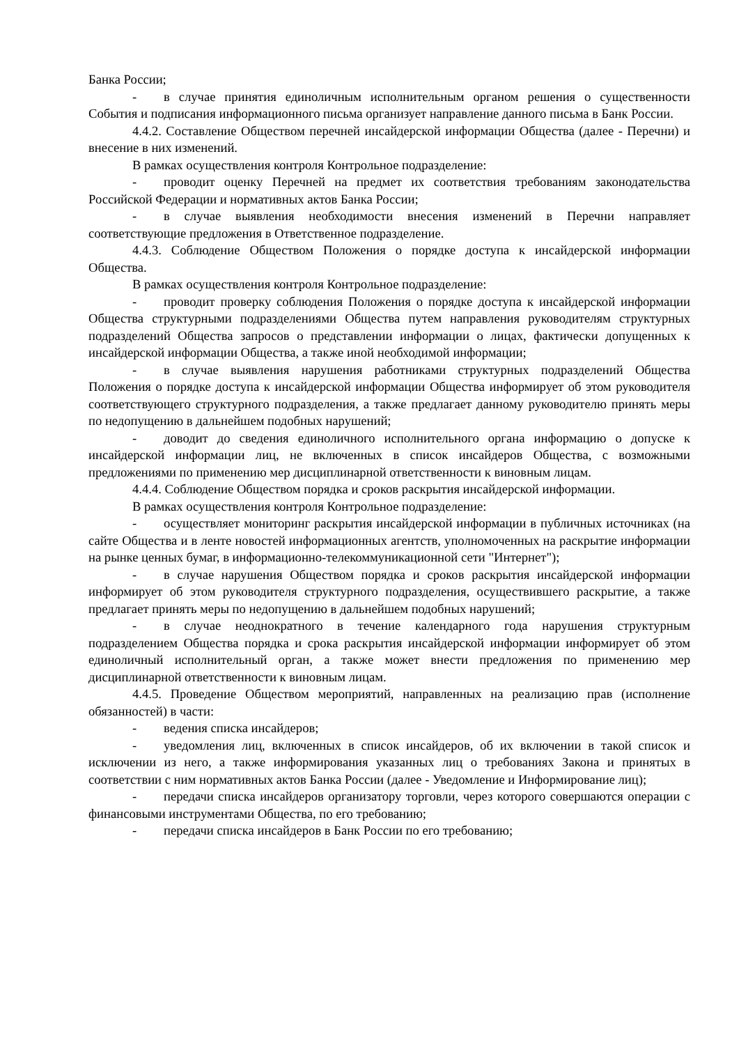Банка России;
- в случае принятия единоличным исполнительным органом решения о существенности События и подписания информационного письма организует направление данного письма в Банк России.
4.4.2. Составление Обществом перечней инсайдерской информации Общества (далее - Перечни) и внесение в них изменений.
В рамках осуществления контроля Контрольное подразделение:
- проводит оценку Перечней на предмет их соответствия требованиям законодательства Российской Федерации и нормативных актов Банка России;
- в случае выявления необходимости внесения изменений в Перечни направляет соответствующие предложения в Ответственное подразделение.
4.4.3. Соблюдение Обществом Положения о порядке доступа к инсайдерской информации Общества.
В рамках осуществления контроля Контрольное подразделение:
- проводит проверку соблюдения Положения о порядке доступа к инсайдерской информации Общества структурными подразделениями Общества путем направления руководителям структурных подразделений Общества запросов о представлении информации о лицах, фактически допущенных к инсайдерской информации Общества, а также иной необходимой информации;
- в случае выявления нарушения работниками структурных подразделений Общества Положения о порядке доступа к инсайдерской информации Общества информирует об этом руководителя соответствующего структурного подразделения, а также предлагает данному руководителю принять меры по недопущению в дальнейшем подобных нарушений;
- доводит до сведения единоличного исполнительного органа информацию о допуске к инсайдерской информации лиц, не включенных в список инсайдеров Общества, с возможными предложениями по применению мер дисциплинарной ответственности к виновным лицам.
4.4.4. Соблюдение Обществом порядка и сроков раскрытия инсайдерской информации.
В рамках осуществления контроля Контрольное подразделение:
- осуществляет мониторинг раскрытия инсайдерской информации в публичных источниках (на сайте Общества и в ленте новостей информационных агентств, уполномоченных на раскрытие информации на рынке ценных бумаг, в информационно-телекоммуникационной сети "Интернет");
- в случае нарушения Обществом порядка и сроков раскрытия инсайдерской информации информирует об этом руководителя структурного подразделения, осуществившего раскрытие, а также предлагает принять меры по недопущению в дальнейшем подобных нарушений;
- в случае неоднократного в течение календарного года нарушения структурным подразделением Общества порядка и срока раскрытия инсайдерской информации информирует об этом единоличный исполнительный орган, а также может внести предложения по применению мер дисциплинарной ответственности к виновным лицам.
4.4.5. Проведение Обществом мероприятий, направленных на реализацию прав (исполнение обязанностей) в части:
- ведения списка инсайдеров;
- уведомления лиц, включенных в список инсайдеров, об их включении в такой список и исключении из него, а также информирования указанных лиц о требованиях Закона и принятых в соответствии с ним нормативных актов Банка России (далее - Уведомление и Информирование лиц);
- передачи списка инсайдеров организатору торговли, через которого совершаются операции с финансовыми инструментами Общества, по его требованию;
- передачи списка инсайдеров в Банк России по его требованию;